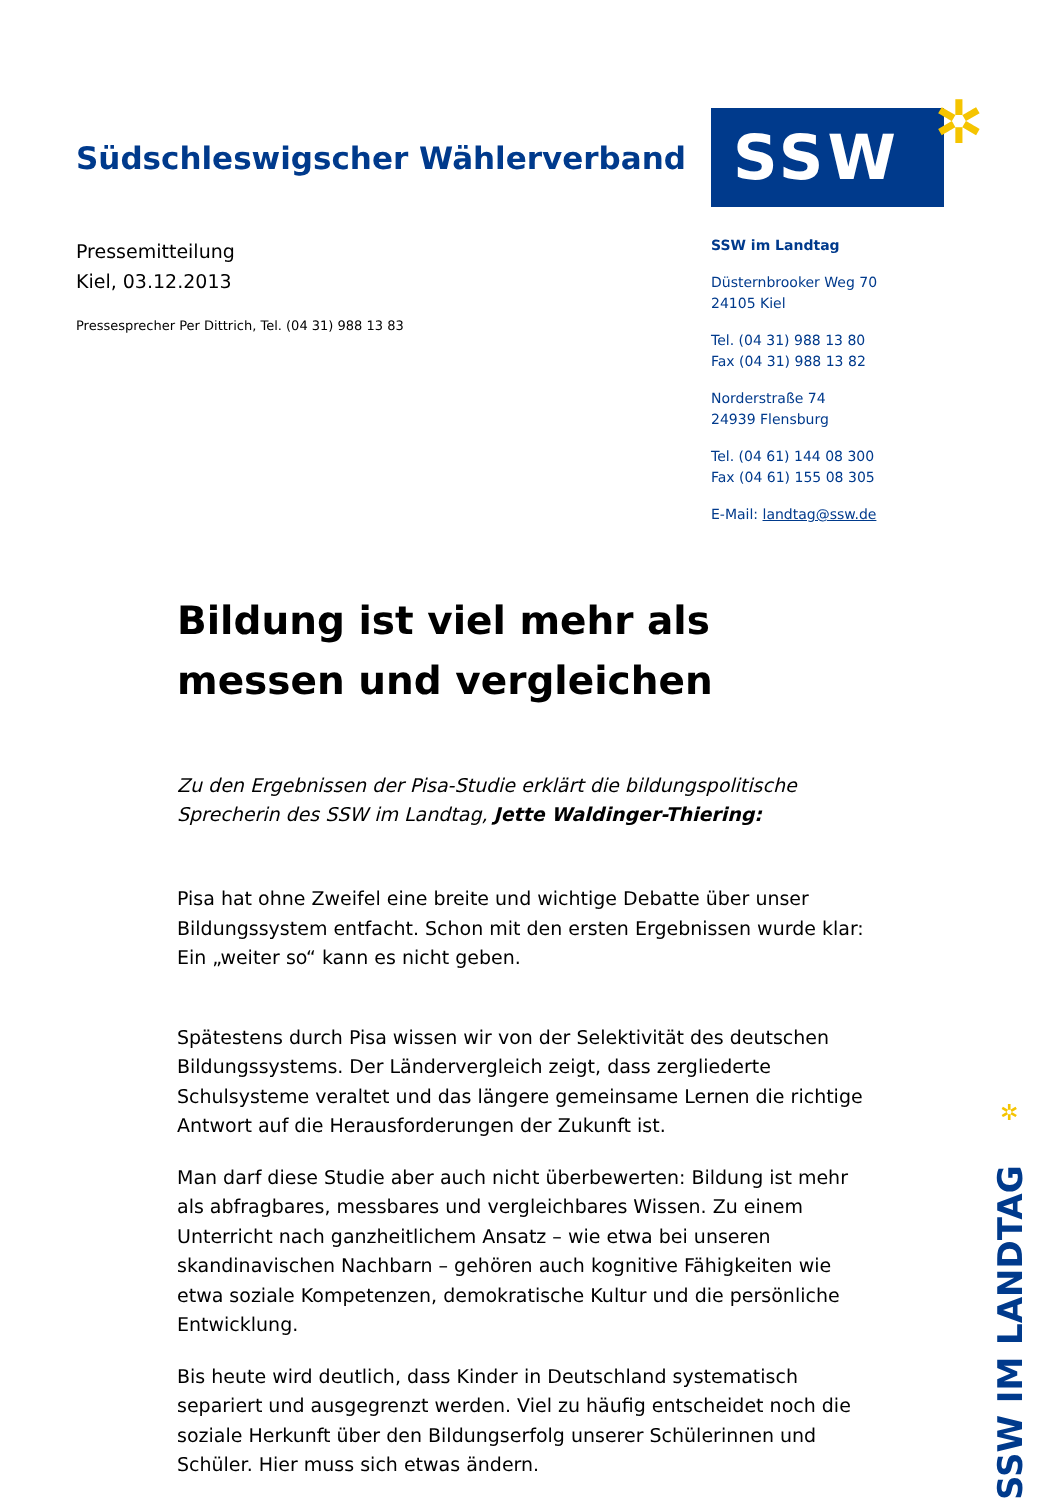Südschleswigscher Wählerverband
Pressemitteilung
Kiel, 03.12.2013
Pressesprecher Per Dittrich, Tel. (04 31) 988 13 83
SSW ✲
SSW im Landtag
Düsternbrooker Weg 70
24105 Kiel
Tel. (04 31) 988 13 80
Fax (04 31) 988 13 82
Norderstraße 74
24939 Flensburg
Tel. (04 61) 144 08 300
Fax (04 61) 155 08 305
E-Mail: landtag@ssw.de
Bildung ist viel mehr als messen und vergleichen
Zu den Ergebnissen der Pisa-Studie erklärt die bildungspolitische Sprecherin des SSW im Landtag, Jette Waldinger-Thiering:
Pisa hat ohne Zweifel eine breite und wichtige Debatte über unser Bildungssystem entfacht. Schon mit den ersten Ergebnissen wurde klar: Ein „weiter so“ kann es nicht geben.
Spätestens durch Pisa wissen wir von der Selektivität des deutschen Bildungssystems. Der Ländervergleich zeigt, dass zergliederte Schulsysteme veraltet und das längere gemeinsame Lernen die richtige Antwort auf die Herausforderungen der Zukunft ist.
Man darf diese Studie aber auch nicht überbewerten: Bildung ist mehr als abfragbares, messbares und vergleichbares Wissen. Zu einem Unterricht nach ganzheitlichem Ansatz – wie etwa bei unseren skandinavischen Nachbarn – gehören auch kognitive Fähigkeiten wie etwa soziale Kompetenzen, demokratische Kultur und die persönliche Entwicklung.
Bis heute wird deutlich, dass Kinder in Deutschland systematisch separiert und ausgegrenzt werden. Viel zu häufig entscheidet noch die soziale Herkunft über den Bildungserfolg unserer Schülerinnen und Schüler. Hier muss sich etwas ändern.
✲
SSW IM LANDTAG